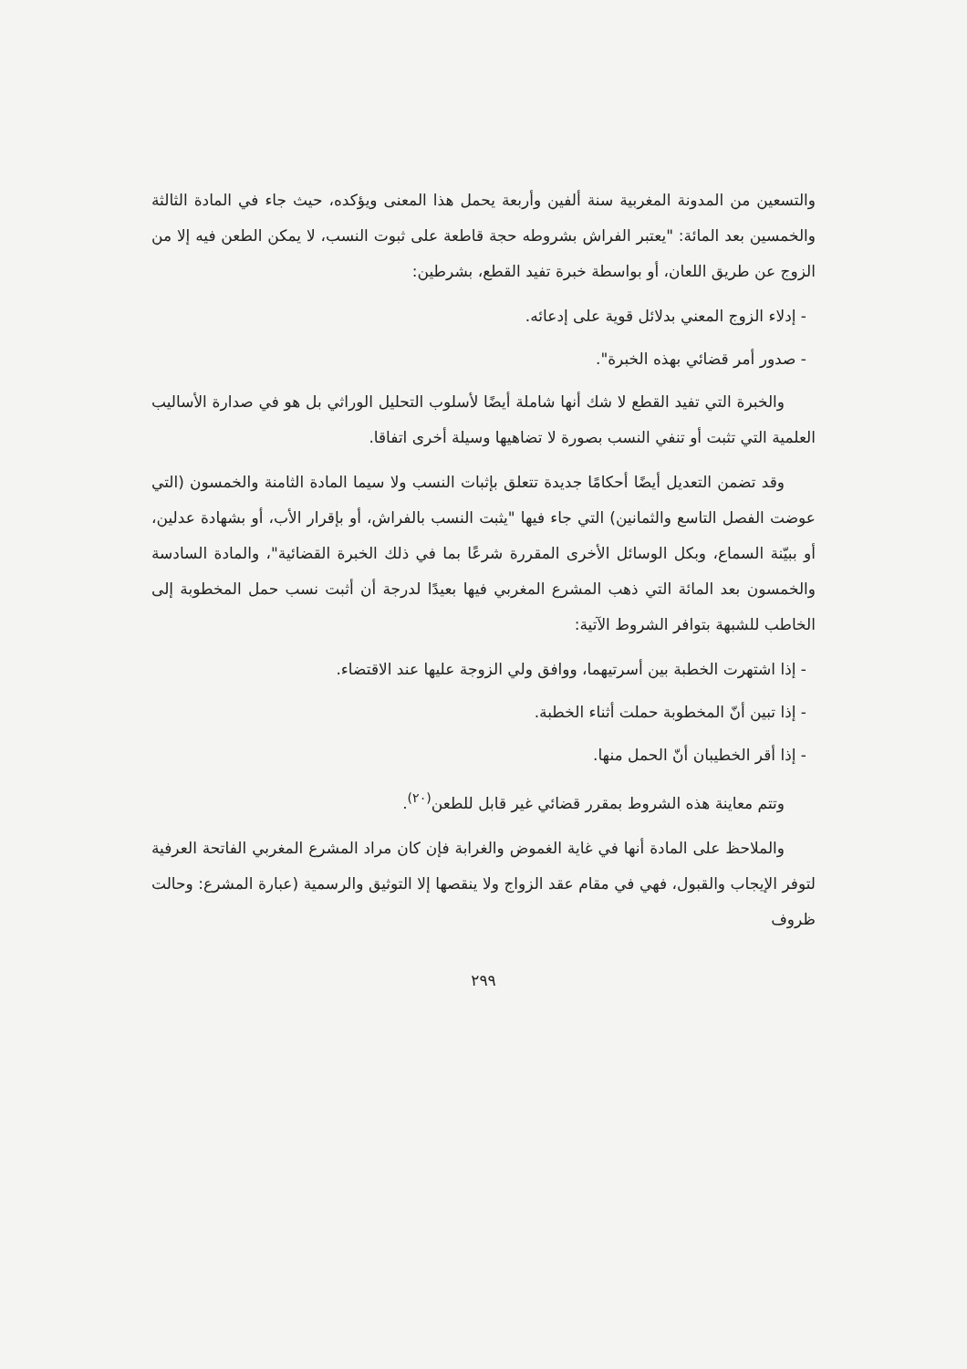والتسعين من المدونة المغربية سنة ألفين وأربعة يحمل هذا المعنى ويؤكده، حيث جاء في المادة الثالثة والخمسين بعد المائة: "يعتبر الفراش بشروطه حجة قاطعة على ثبوت النسب، لا يمكن الطعن فيه إلا من الزوج عن طريق اللعان، أو بواسطة خبرة تفيد القطع، بشرطين:
- إدلاء الزوج المعني بدلائل قوية على إدعائه.
- صدور أمر قضائي بهذه الخبرة".
والخبرة التي تفيد القطع لا شك أنها شاملة أيضًا لأسلوب التحليل الوراثي بل هو في صدارة الأساليب العلمية التي تثبت أو تنفي النسب بصورة لا تضاهيها وسيلة أخرى اتفاقا.
وقد تضمن التعديل أيضًا أحكامًا جديدة تتعلق بإثبات النسب ولا سيما المادة الثامنة والخمسون (التي عوضت الفصل التاسع والثمانين) التي جاء فيها "يثبت النسب بالفراش، أو بإقرار الأب، أو بشهادة عدلين، أو ببيّنة السماع، وبكل الوسائل الأخرى المقررة شرعًا بما في ذلك الخبرة القضائية"، والمادة السادسة والخمسون بعد المائة التي ذهب المشرع المغربي فيها بعيدًا لدرجة أن أثبت نسب حمل المخطوبة إلى الخاطب للشبهة بتوافر الشروط الآتية:
- إذا اشتهرت الخطبة بين أسرتيهما، ووافق ولي الزوجة عليها عند الاقتضاء.
- إذا تبين أنّ المخطوبة حملت أثناء الخطبة.
- إذا أقر الخطيبان أنّ الحمل منها.
وتتم معاينة هذه الشروط بمقرر قضائي غير قابل للطعن<sup>(٢٠)</sup>.
والملاحظ على المادة أنها في غاية الغموض والغرابة فإن كان مراد المشرع المغربي الفاتحة العرفية لتوفر الإيجاب والقبول، فهي في مقام عقد الزواج ولا ينقصها إلا التوثيق والرسمية (عبارة المشرع: وحالت ظروف
٢٩٩